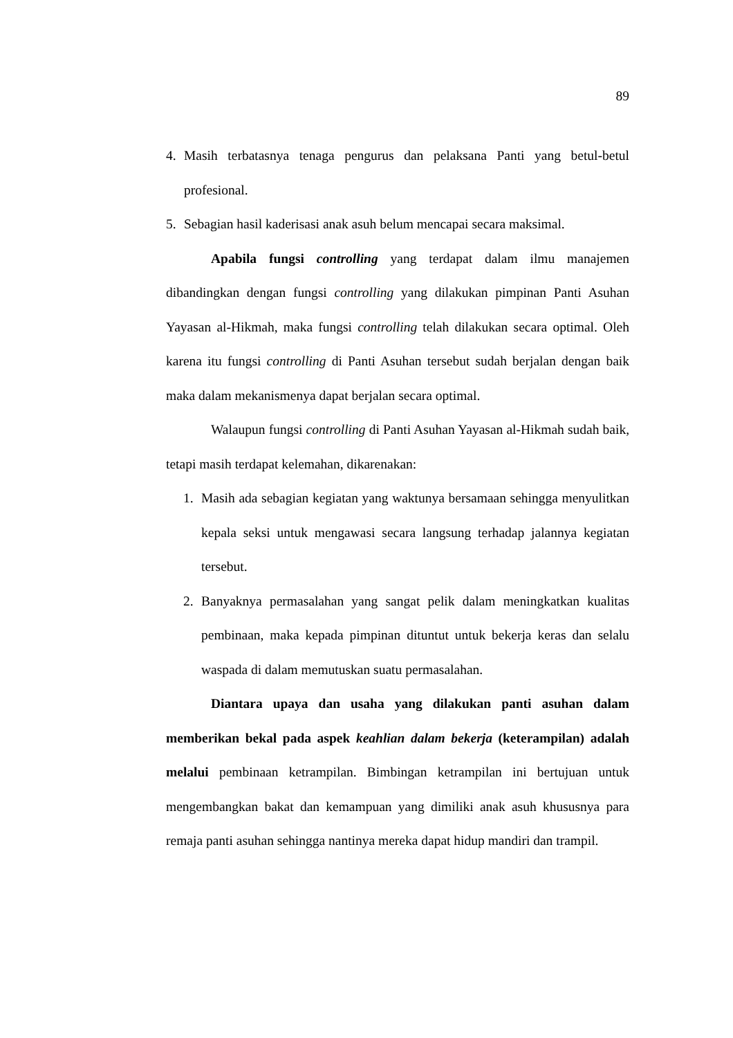89
4. Masih terbatasnya tenaga pengurus dan pelaksana Panti yang betul-betul profesional.
5. Sebagian hasil kaderisasi anak asuh belum mencapai secara maksimal.
Apabila fungsi controlling yang terdapat dalam ilmu manajemen dibandingkan dengan fungsi controlling yang dilakukan pimpinan Panti Asuhan Yayasan al-Hikmah, maka fungsi controlling telah dilakukan secara optimal. Oleh karena itu fungsi controlling di Panti Asuhan tersebut sudah berjalan dengan baik maka dalam mekanismenya dapat berjalan secara optimal.
Walaupun fungsi controlling di Panti Asuhan Yayasan al-Hikmah sudah baik, tetapi masih terdapat kelemahan, dikarenakan:
1. Masih ada sebagian kegiatan yang waktunya bersamaan sehingga menyulitkan kepala seksi untuk mengawasi secara langsung terhadap jalannya kegiatan tersebut.
2. Banyaknya permasalahan yang sangat pelik dalam meningkatkan kualitas pembinaan, maka kepada pimpinan dituntut untuk bekerja keras dan selalu waspada di dalam memutuskan suatu permasalahan.
Diantara upaya dan usaha yang dilakukan panti asuhan dalam memberikan bekal pada aspek keahlian dalam bekerja (keterampilan) adalah melalui pembinaan ketrampilan. Bimbingan ketrampilan ini bertujuan untuk mengembangkan bakat dan kemampuan yang dimiliki anak asuh khususnya para remaja panti asuhan sehingga nantinya mereka dapat hidup mandiri dan trampil.